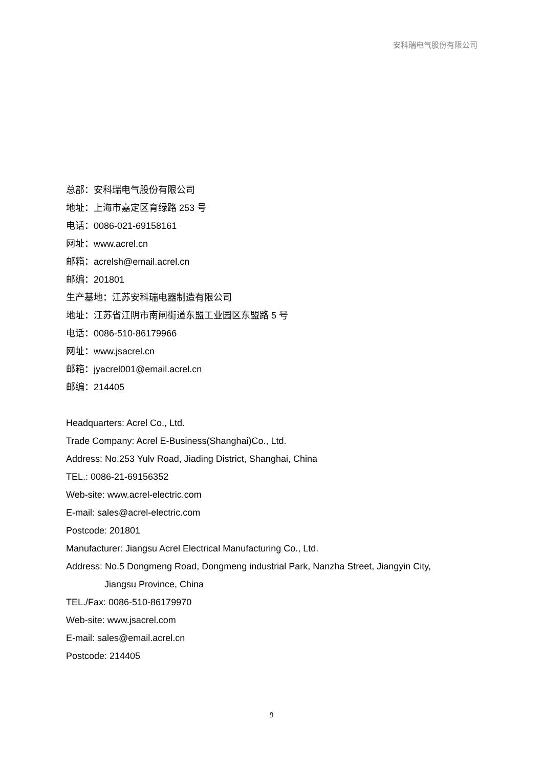安科瑞电气股份有限公司
总部：安科瑞电气股份有限公司
地址：上海市嘉定区育绿路 253 号
电话：0086-021-69158161
网址：www.acrel.cn
邮箱：acrelsh@email.acrel.cn
邮编：201801
生产基地：江苏安科瑞电器制造有限公司
地址：江苏省江阴市南闸街道东盟工业园区东盟路 5 号
电话：0086-510-86179966
网址：www.jsacrel.cn
邮箱：jyacrel001@email.acrel.cn
邮编：214405
Headquarters: Acrel Co., Ltd.
Trade Company: Acrel E-Business(Shanghai)Co., Ltd.
Address: No.253 Yulv Road, Jiading District, Shanghai, China
TEL.: 0086-21-69156352
Web-site: www.acrel-electric.com
E-mail: sales@acrel-electric.com
Postcode: 201801
Manufacturer: Jiangsu Acrel Electrical Manufacturing Co., Ltd.
Address: No.5 Dongmeng Road, Dongmeng industrial Park, Nanzha Street, Jiangyin City,
Jiangsu Province, China
TEL./Fax: 0086-510-86179970
Web-site: www.jsacrel.com
E-mail: sales@email.acrel.cn
Postcode: 214405
9